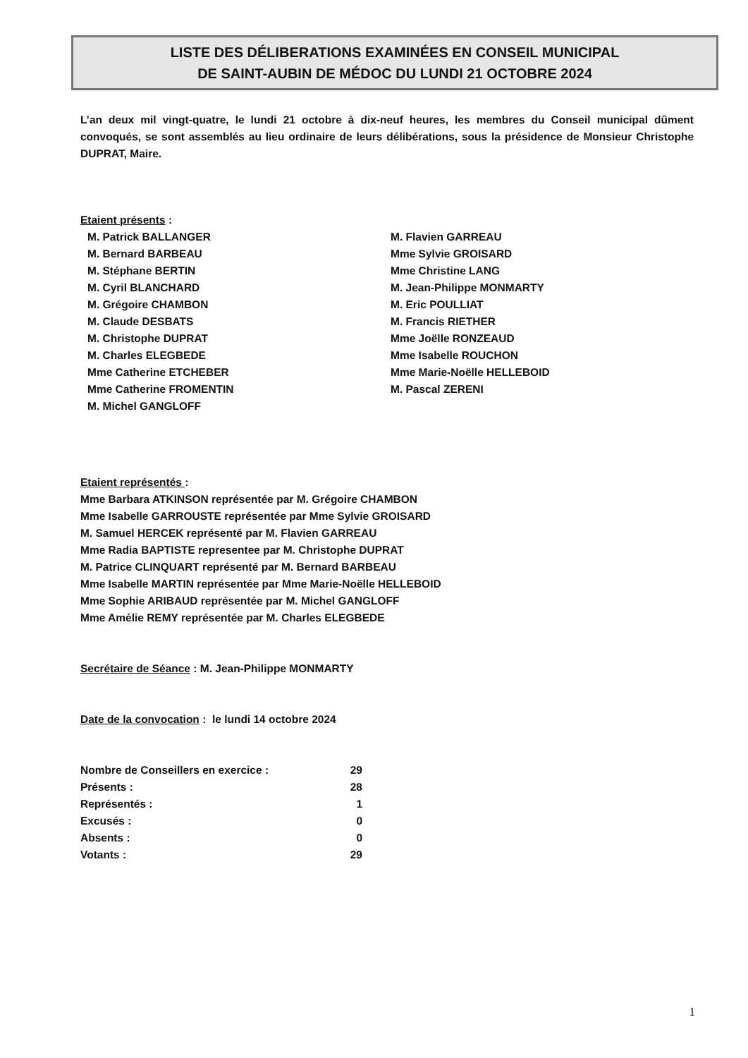LISTE DES DÉLIBERATIONS EXAMINÉES EN CONSEIL MUNICIPAL
DE SAINT-AUBIN DE MÉDOC DU LUNDI 21 OCTOBRE 2024
L’an deux mil vingt-quatre, le lundi 21 octobre à dix-neuf heures, les membres du Conseil municipal dûment convoqués, se sont assemblés au lieu ordinaire de leurs délibérations, sous la présidence de Monsieur Christophe DUPRAT, Maire.
Etaient présents :
M. Patrick BALLANGER
M. Bernard BARBEAU
M. Stéphane BERTIN
M. Cyril BLANCHARD
M. Grégoire CHAMBON
M. Claude DESBATS
M. Christophe DUPRAT
M. Charles ELEGBEDE
Mme Catherine ETCHEBER
Mme Catherine FROMENTIN
M. Michel GANGLOFF
M. Flavien GARREAU
Mme Sylvie GROISARD
Mme Christine LANG
M. Jean-Philippe MONMARTY
M. Eric POULLIAT
M. Francis RIETHER
Mme Joëlle RONZEAUD
Mme Isabelle ROUCHON
Mme Marie-Noëlle HELLEBOID
M. Pascal ZERENI
Etaient représentés :
Mme Barbara ATKINSON représentée par M. Grégoire CHAMBON
Mme Isabelle GARROUSTE représentée par Mme Sylvie GROISARD
M. Samuel HERCEK représenté par M. Flavien GARREAU
Mme Radia BAPTISTE representee par M. Christophe DUPRAT
M. Patrice CLINQUART représenté par M. Bernard BARBEAU
Mme Isabelle MARTIN représentée par Mme Marie-Noëlle HELLEBOID
Mme Sophie ARIBAUD représentée par M. Michel GANGLOFF
Mme Amélie REMY représentée par M. Charles ELEGBEDE
Secrétaire de Séance : M. Jean-Philippe MONMARTY
Date de la convocation : le lundi 14 octobre 2024
| Nombre de Conseillers en exercice : | 29 |
| Présents : | 28 |
| Représentés : | 1 |
| Excusés : | 0 |
| Absents : | 0 |
| Votants : | 29 |
1